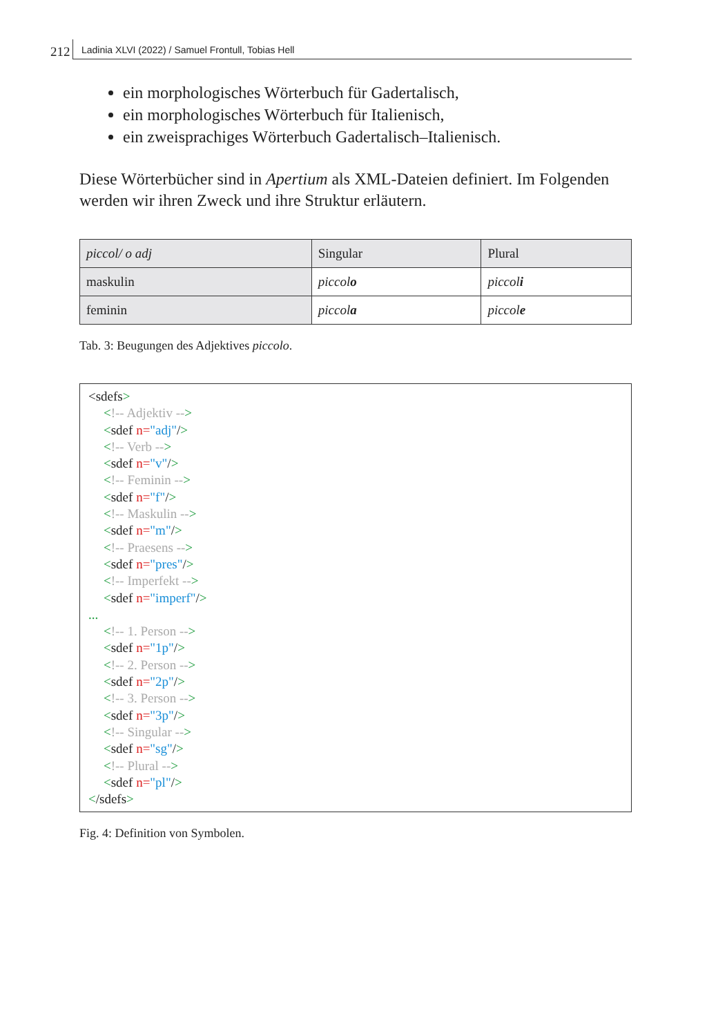212 Ladinia XLVI (2022) / Samuel Frontull, Tobias Hell
ein morphologisches Wörterbuch für Gadertalisch,
ein morphologisches Wörterbuch für Italienisch,
ein zweisprachiges Wörterbuch Gadertalisch–Italienisch.
Diese Wörterbücher sind in Apertium als XML-Dateien definiert. Im Folgenden werden wir ihren Zweck und ihre Struktur erläutern.
| piccol/ o adj | Singular | Plural |
| --- | --- | --- |
| maskulin | piccol o | piccol i |
| feminin | piccol a | piccol e |
Tab. 3: Beugungen des Adjektives piccolo.
<sdefs>
<!-- Adjektiv -->
<sdef n="adj"/>
<!-- Verb -->
<sdef n="v"/>
<!-- Feminin -->
<sdef n="f"/>
<!-- Maskulin -->
<sdef n="m"/>
<!-- Praesens -->
<sdef n="pres"/>
<!-- Imperfekt -->
<sdef n="imperf"/>
...
<!-- 1. Person -->
<sdef n="1p"/>
<!-- 2. Person -->
<sdef n="2p"/>
<!-- 3. Person -->
<sdef n="3p"/>
<!-- Singular -->
<sdef n="sg"/>
<!-- Plural -->
<sdef n="pl"/>
</sdefs>
Fig. 4: Definition von Symbolen.